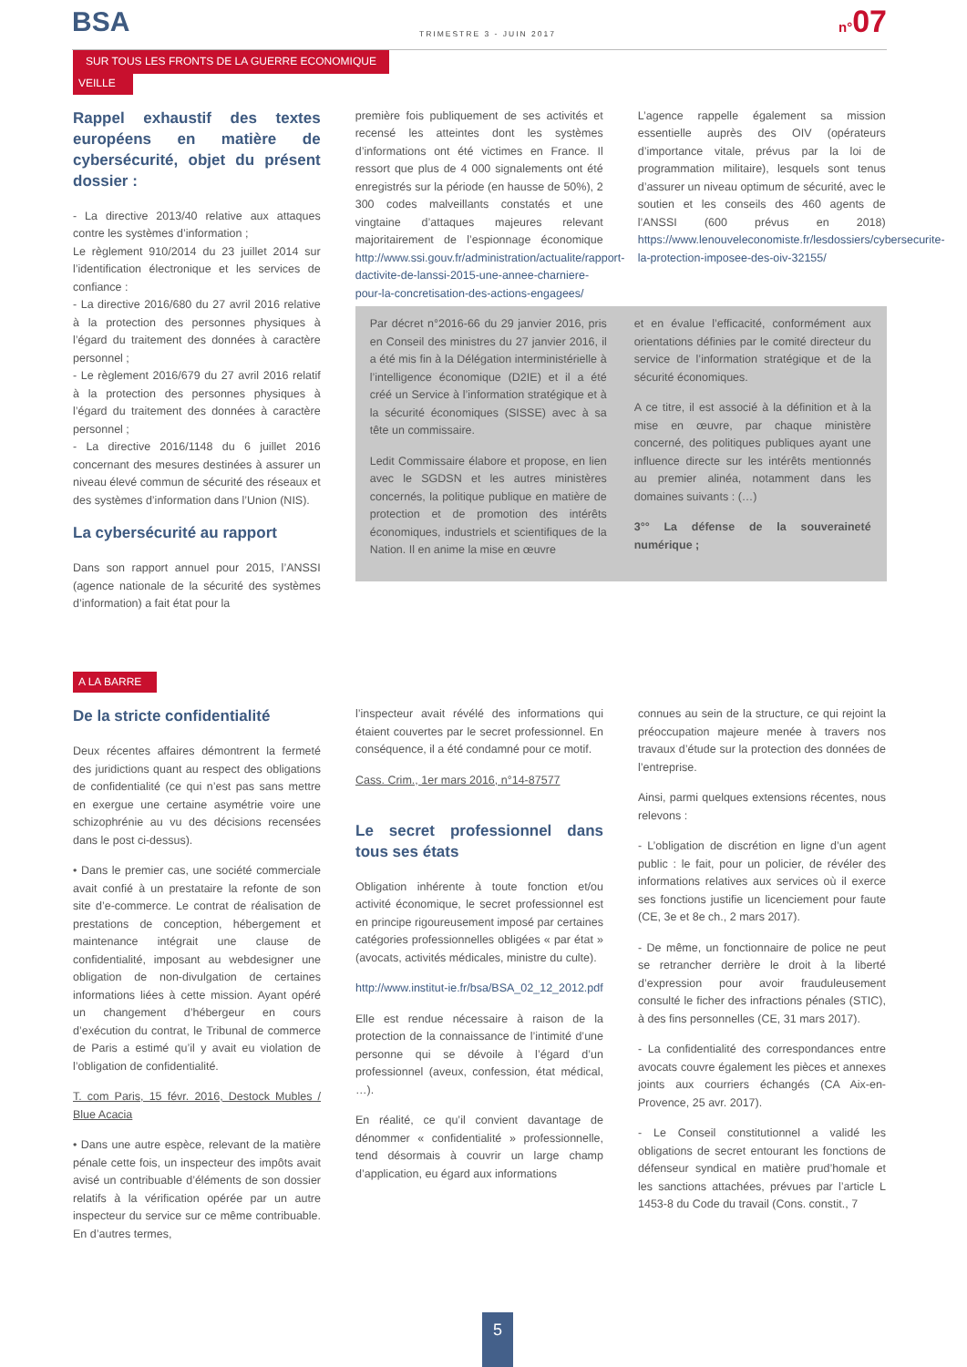BSA TRIMESTRE 3 - JUIN 2017 n°07
SUR TOUS LES FRONTS DE LA GUERRE ECONOMIQUE
VEILLE
Rappel exhaustif des textes européens en matière de cybersécurité, objet du présent dossier :
- La directive 2013/40 relative aux attaques contre les systèmes d’information ;
Le règlement 910/2014 du 23 juillet 2014 sur l’identification électronique et les services de confiance :
- La directive 2016/680 du 27 avril 2016 relative à la protection des personnes physiques à l’égard du traitement des données à caractère personnel ;
- Le règlement 2016/679 du 27 avril 2016 relatif à la protection des personnes physiques à l’égard du traitement des données à caractère personnel ;
- La directive 2016/1148 du 6 juillet 2016 concernant des mesures destinées à assurer un niveau élevé commun de sécurité des réseaux et des systèmes d’information dans l’Union (NIS).
La cybersécurité au rapport
Dans son rapport annuel pour 2015, l’ANSSI (agence nationale de la sécurité des systèmes d’information) a fait état pour la
première fois publiquement de ses activités et recensé les atteintes dont les systèmes d’informations ont été victimes en France. Il ressort que plus de 4 000 signalements ont été enregistrés sur la période (en hausse de 50%), 2 300 codes malveillants constatés et une vingtaine d’attaques majeures relevant majoritairement de l’espionnage économique http://www.ssi.gouv.fr/administration/actualite/rapport-dactivite-de-lanssi-2015-une-annee-charniere-pour-la-concretisation-des-actions-engagees/
L’agence rappelle également sa mission essentielle auprès des OIV (opérateurs d’importance vitale, prévus par la loi de programmation militaire), lesquels sont tenus d’assurer un niveau optimum de sécurité, avec le soutien et les conseils des 460 agents de l’ANSSI (600 prévus en 2018) https://www.lenouveleconomiste.fr/lesdossiers/cybersecurite-la-protection-imposee-des-oiv-32155/
Par décret n°2016-66 du 29 janvier 2016, pris en Conseil des ministres du 27 janvier 2016, il a été mis fin à la Délégation interministérielle à l’intelligence économique (D2IE) et il a été créé un Service à l’information stratégique et à la sécurité économiques (SISSE) avec à sa tête un commissaire.
Ledit Commissaire élabore et propose, en lien avec le SGDSN et les autres ministères concernés, la politique publique en matière de protection et de promotion des intérêts économiques, industriels et scientifiques de la Nation. Il en anime la mise en œuvre
et en évalue l’efficacité, conformément aux orientations définies par le comité directeur du service de l’information stratégique et de la sécurité économiques.
A ce titre, il est associé à la définition et à la mise en œuvre, par chaque ministère concerné, des politiques publiques ayant une influence directe sur les intérêts mentionnés au premier alinéa, notamment dans les domaines suivants : (…)
3°° La défense de la souveraineté numérique ;
A LA BARRE
De la stricte confidentialité
Deux récentes affaires démontrent la fermeté des juridictions quant au respect des obligations de confidentialité (ce qui n’est pas sans mettre en exergue une certaine asymétrie voire une schizophrénie au vu des décisions recensées dans le post ci-dessus).
• Dans le premier cas, une société commerciale avait confié à un prestataire la refonte de son site d’e-commerce. Le contrat de réalisation de prestations de conception, hébergement et maintenance intégrait une clause de confidentialité, imposant au webdesigner une obligation de non-divulgation de certaines informations liées à cette mission. Ayant opéré un changement d’hébergeur en cours d’exécution du contrat, le Tribunal de commerce de Paris a estimé qu’il y avait eu violation de l’obligation de confidentialité.
T. com Paris, 15 févr. 2016, Destock Mubles / Blue Acacia
• Dans une autre espèce, relevant de la matière pénale cette fois, un inspecteur des impôts avait avisé un contribuable d’éléments de son dossier relatifs à la vérification opérée par un autre inspecteur du service sur ce même contribuable. En d’autres termes,
l’inspecteur avait révélé des informations qui étaient couvertes par le secret professionnel. En conséquence, il a été condamné pour ce motif.
Cass. Crim., 1er mars 2016, n°14-87577
Le secret professionnel dans tous ses états
Obligation inhérente à toute fonction et/ou activité économique, le secret professionnel est en principe rigoureusement imposé par certaines catégories professionnelles obligées « par état » (avocats, activités médicales, ministre du culte).
http://www.institut-ie.fr/bsa/BSA_02_12_2012.pdf
Elle est rendue nécessaire à raison de la protection de la connaissance de l’intimité d’une personne qui se dévoile à l’égard d’un professionnel (aveux, confession, état médical, …).
En réalité, ce qu’il convient davantage de dénommer « confidentialité » professionnelle, tend désormais à couvrir un large champ d’application, eu égard aux informations
connues au sein de la structure, ce qui rejoint la préoccupation majeure menée à travers nos travaux d’étude sur la protection des données de l’entreprise.
Ainsi, parmi quelques extensions récentes, nous relevons :
- L’obligation de discrétion en ligne d’un agent public : le fait, pour un policier, de révéler des informations relatives aux services où il exerce ses fonctions justifie un licenciement pour faute (CE, 3e et 8e ch., 2 mars 2017).
- De même, un fonctionnaire de police ne peut se retrancher derrière le droit à la liberté d’expression pour avoir frauduleusement consulté le ficher des infractions pénales (STIC), à des fins personnelles (CE, 31 mars 2017).
- La confidentialité des correspondances entre avocats couvre également les pièces et annexes joints aux courriers échangés (CA Aix-en-Provence, 25 avr. 2017).
- Le Conseil constitutionnel a validé les obligations de secret entourant les fonctions de défenseur syndical en matière prud’homale et les sanctions attachées, prévues par l’article L 1453-8 du Code du travail (Cons. constit., 7
5